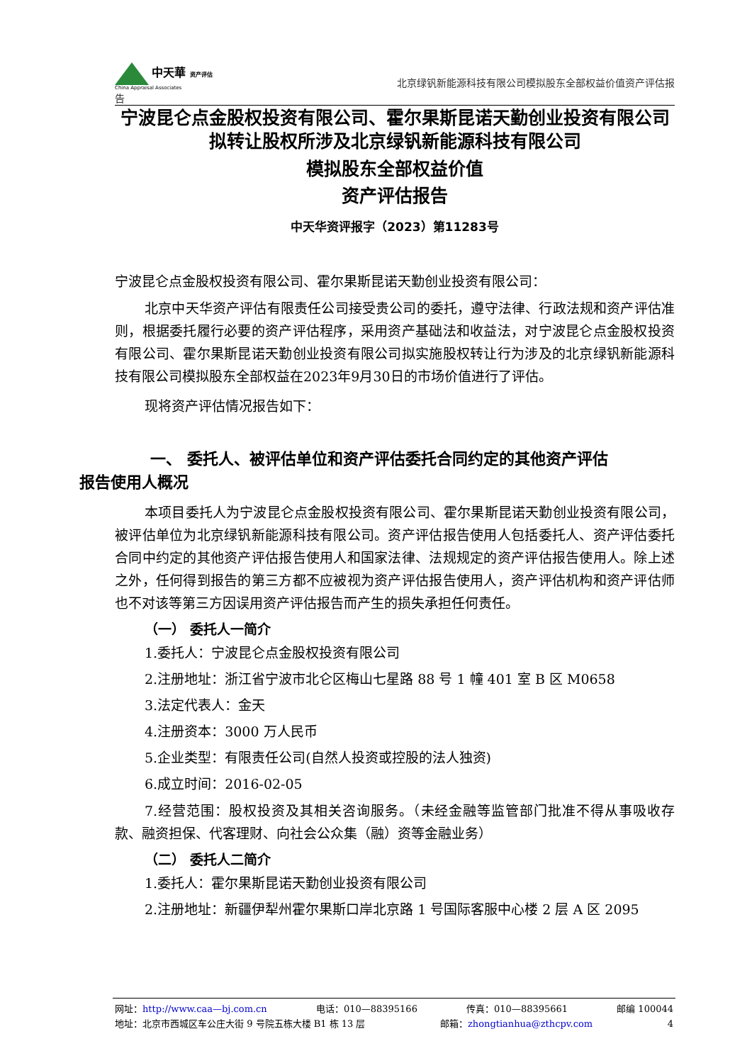中天華 资产评估
China Appraisal Associates
北京绿钒新能源科技有限公司模拟股东全部权益价值资产评估报
告
宁波昆仑点金股权投资有限公司、霍尔果斯昆诺天勤创业投资有限公司拟转让股权所涉及北京绿钒新能源科技有限公司
模拟股东全部权益价值
资产评估报告
中天华资评报字（2023）第11283号
宁波昆仑点金股权投资有限公司、霍尔果斯昆诺天勤创业投资有限公司：
北京中天华资产评估有限责任公司接受贵公司的委托，遵守法律、行政法规和资产评估准则，根据委托履行必要的资产评估程序，采用资产基础法和收益法，对宁波昆仑点金股权投资有限公司、霍尔果斯昆诺天勤创业投资有限公司拟实施股权转让行为涉及的北京绿钒新能源科技有限公司模拟股东全部权益在2023年9月30日的市场价值进行了评估。
现将资产评估情况报告如下：
一、 委托人、被评估单位和资产评估委托合同约定的其他资产评估
报告使用人概况
本项目委托人为宁波昆仑点金股权投资有限公司、霍尔果斯昆诺天勤创业投资有限公司，被评估单位为北京绿钒新能源科技有限公司。资产评估报告使用人包括委托人、资产评估委托合同中约定的其他资产评估报告使用人和国家法律、法规规定的资产评估报告使用人。除上述之外，任何得到报告的第三方都不应被视为资产评估报告使用人，资产评估机构和资产评估师也不对该等第三方因误用资产评估报告而产生的损失承担任何责任。
（一） 委托人一简介
1.委托人：宁波昆仑点金股权投资有限公司
2.注册地址：浙江省宁波市北仑区梅山七星路 88 号 1 幢 401 室 B 区 M0658
3.法定代表人：金天
4.注册资本：3000 万人民币
5.企业类型：有限责任公司(自然人投资或控股的法人独资)
6.成立时间：2016-02-05
7.经营范围：股权投资及其相关咨询服务。（未经金融等监管部门批准不得从事吸收存款、融资担保、代客理财、向社会公众集（融）资等金融业务）
（二） 委托人二简介
1.委托人：霍尔果斯昆诺天勤创业投资有限公司
2.注册地址：新疆伊犁州霍尔果斯口岸北京路 1 号国际客服中心楼 2 层 A 区 2095
网址：http://www.caa—bj.com.cn 电话：010—88395166 传真：010—88395661 邮编 100044
地址：北京市西城区车公庄大街 9 号院五栋大楼 B1 栋 13 层 邮箱：zhongtianhua@zthcpv.com 4